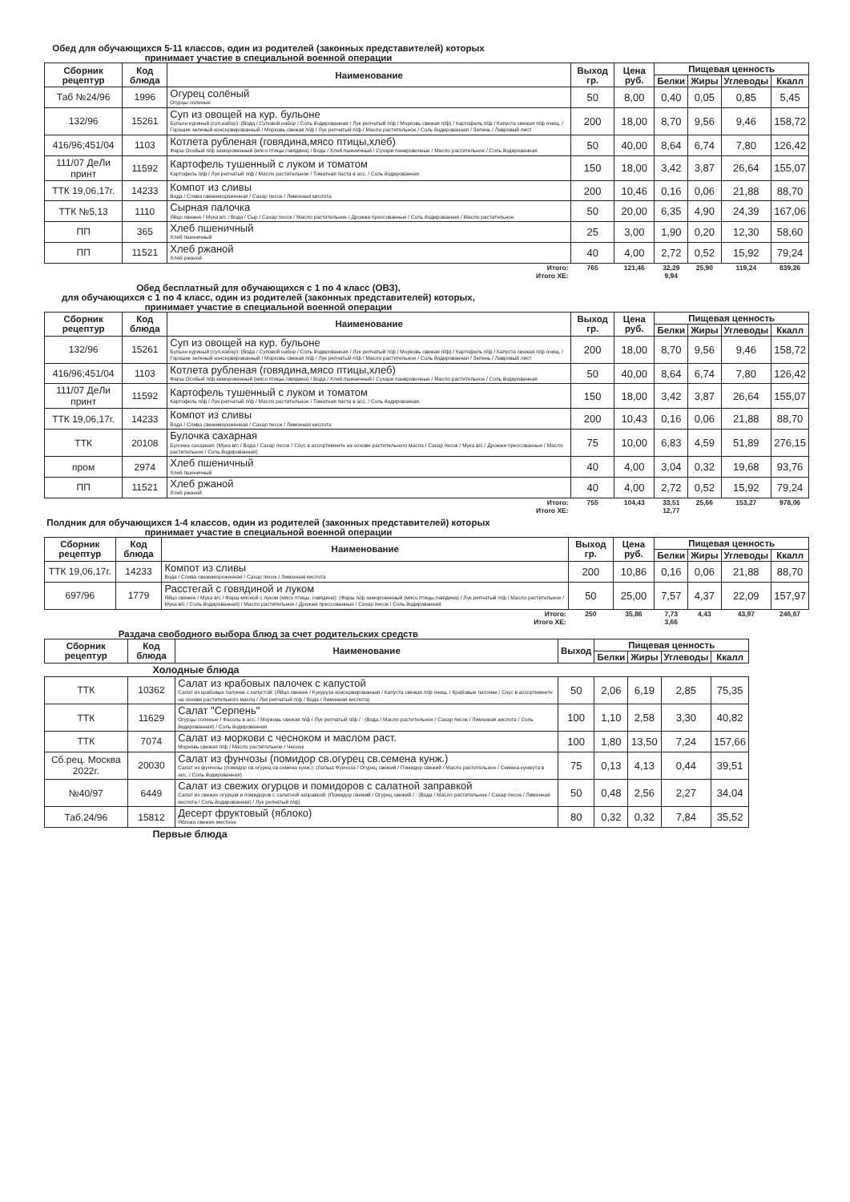Обед для обучающихся 5-11 классов, один из родителей (законных представителей) которых принимает участие в специальной военной операции
| Сборник рецептур | Код блюда | Наименование | Выход гр. | Цена руб. | Пищевая ценность | | | |
| --- | --- | --- | --- | --- | --- | --- | --- | --- |
| | | | | | Белки | Жиры | Углеводы | Ккалл |
| Таб №24/96 | 1996 | Огурец солёный Огурцы соленые | 50 | 8,00 | 0,40 | 0,05 | 0,85 | 5,45 |
| 132/96 | 15261 | Суп из овощей на кур. бульоне Бульон куриный (суп.набор): (Вода / Суповой набор / Соль йодированная / Лук репчатый п/ф / Морковь свежая п/ф) / Картофель п/ф / Капуста свежая п/ф очищ. / Горошек зеленый консервированный / Морковь свежая п/ф / Лук репчатый п/ф / Масло растительное / Соль йодированная / Зелень / Лавровый лист | 200 | 18,00 | 8,70 | 9,56 | 9,46 | 158,72 |
| 416/96;451/04 | 1103 | Котлета рубленая (говядина,мясо птицы,хлеб) Фарш Особый п/ф замороженный (мясо птицы,говядина) / Вода / Хлеб пшеничный / Сухари панировочные / Масло растительное / Соль йодированная | 50 | 40,00 | 8,64 | 6,74 | 7,80 | 126,42 |
| 111/07 ДеЛи принт | 11592 | Картофель тушенный с луком и томатом Картофель п/ф / Лук репчатый п/ф / Масло растительное / Томатная паста в асс. / Соль йодированная | 150 | 18,00 | 3,42 | 3,87 | 26,64 | 155,07 |
| ТТК 19,06,17г. | 14233 | Компот из сливы Вода / Слива свежемороженная / Сахар песок / Лимонная кислота | 200 | 10,46 | 0,16 | 0,06 | 21,88 | 88,70 |
| ТТК №5,13 | 1110 | Сырная палочка Яйцо свежее / Мука в/с / Вода / Сыр / Сахар песок / Масло растительное / Дрожжи прессованные / Соль йодированная / Масло растительное | 50 | 20,00 | 6,35 | 4,90 | 24,39 | 167,06 |
| ПП | 365 | Хлеб пшеничный Хлеб пшеничный | 25 | 3,00 | 1,90 | 0,20 | 12,30 | 58,60 |
| ПП | 11521 | Хлеб ржаной Хлеб ржаной | 40 | 4,00 | 2,72 | 0,52 | 15,92 | 79,24 |
| Итого: | | | 765 | 121,46 | 32,29 | 25,90 | 119,24 | 839,26 |
| Итого ХЕ: | | | | | 9,94 | | | |
Обед бесплатный для обучающихся с 1 по 4 класс (ОВЗ),
для обучающихся с 1 по 4 класс, один из родителей (законных представителей) которых, принимает участие в специальной военной операции
| Сборник рецептур | Код блюда | Наименование | Выход гр. | Цена руб. | Пищевая ценность | | | |
| --- | --- | --- | --- | --- | --- | --- | --- | --- |
| | | | | | Белки | Жиры | Углеводы | Ккалл |
| 132/96 | 15261 | Суп из овощей на кур. бульоне Бульон куриный (суп.набор): (Вода / Суповой набор / Соль йодированная / Лук репчатый п/ф / Морковь свежая п/ф) / Картофель п/ф / Капуста свежая п/ф очищ. / Горошек зеленый консервированный / Морковь свежая п/ф / Лук репчатый п/ф / Масло растительное / Соль йодированная / Зелень / Лавровый лист | 200 | 18,00 | 8,70 | 9,56 | 9,46 | 158,72 |
| 416/96;451/04 | 1103 | Котлета рубленая (говядина,мясо птицы,хлеб) Фарш Особый п/ф замороженный (мясо птицы,говядина) / Вода / Хлеб пшеничный / Сухари панировочные / Масло растительное / Соль йодированная | 50 | 40,00 | 8,64 | 6,74 | 7,80 | 126,42 |
| 111/07 ДеЛи принт | 11592 | Картофель тушенный с луком и томатом Картофель п/ф / Лук репчатый п/ф / Масло растительное / Томатная паста в асс. / Соль йодированная | 150 | 18,00 | 3,42 | 3,87 | 26,64 | 155,07 |
| ТТК 19,06,17г. | 14233 | Компот из сливы Вода / Слива свежемороженная / Сахар песок / Лимонная кислота | 200 | 10,43 | 0,16 | 0,06 | 21,88 | 88,70 |
| ТТК | 20108 | Булочка сахарная Булочка сахарная: (Мука в/с / Вода / Сахар песок / Соус в ассортименте на основе растительного масла / Сахар песок / Мука в/с / Дрожжи прессованные / Масло растительное / Соль йодированная) | 75 | 10,00 | 6,83 | 4,59 | 51,89 | 276,15 |
| пром | 2974 | Хлеб пшеничный Хлеб пшеничный | 40 | 4,00 | 3,04 | 0,32 | 19,68 | 93,76 |
| ПП | 11521 | Хлеб ржаной Хлеб ржаной | 40 | 4,00 | 2,72 | 0,52 | 15,92 | 79,24 |
| Итого: | | | 755 | 104,43 | 33,51 | 25,66 | 153,27 | 978,06 |
| Итого ХЕ: | | | | | 12,77 | | | |
Полдник для обучающихся 1-4 классов, один из родителей (законных представителей) которых принимает участие в специальной военной операции
| Сборник рецептур | Код блюда | Наименование | Выход гр. | Цена руб. | Пищевая ценность | | | |
| --- | --- | --- | --- | --- | --- | --- | --- | --- |
| | | | | | Белки | Жиры | Углеводы | Ккалл |
| ТТК 19,06,17г. | 14233 | Компот из сливы Вода / Слива свежемороженная / Сахар песок / Лимонная кислота | 200 | 10,86 | 0,16 | 0,06 | 21,88 | 88,70 |
| 697/96 | 1779 | Расстегай с говядиной и луком Яйцо свежее / Мука в/с / Фарш мясной с луком (мясо птицы, говядина): (Фарш п/ф замороженный (мясо птицы,говядина) / Лук репчатый п/ф / Масло растительное / Мука в/с / Соль йодированная) / Масло растительное / Дрожжи прессованные / Сахар песок / Соль йодированная | 50 | 25,00 | 7,57 | 4,37 | 22,09 | 157,97 |
| Итого: | | | 250 | 35,86 | 7,73 | 4,43 | 43,97 | 246,67 |
| Итого ХЕ: | | | | | 3,66 | | | |
Раздача свободного выбора блюд за счет родительских средств
| Сборник рецептур | Код блюда | Наименование | Выход | Пищевая ценность | | | |
| --- | --- | --- | --- | --- | --- | --- | --- |
| | | | | Белки | Жиры | Углеводы | Ккалл |
| Холодные блюда | | | | | | | |
| ТТК | 10362 | Салат из крабовых палочек с капустой Салат из крабовых палочек с капустой: (Яйцо свежее / Кукуруза консервированная / Капуста свежая п/ф очищ. / Крабовые палочки / Соус в ассортименте на основе растительного масла / Лук репчатый п/ф / Вода / Лимонная кислота) | 50 | 2,06 | 6,19 | 2,85 | 75,35 |
| ТТК | 11629 | Салат "Серпень" Огурцы соленые / Фасоль в асс. / Морковь свежая п/ф / Лук репчатый п/ф / : (Вода / Масло растительное / Сахар песок / Лимонная кислота / Соль йодированная) / Соль йодированная | 100 | 1,10 | 2,58 | 3,30 | 40,82 |
| ТТК | 7074 | Салат из моркови с чесноком и маслом раст. Морковь свежая п/ф / Масло растительное / Чеснок | 100 | 1,80 | 13,50 | 7,24 | 157,66 |
| Сб.рец. Москва 2022г. | 20030 | Салат из фунчозы (помидор св.огурец св.семена кунж.) Салат из фунчозы (помидор св.огурец св.семена кунж.): (Лапша Фунчоза / Огурец свежий / Помидор свежий / Масло растительное / Семена кунжута в асс. / Соль йодированная) | 75 | 0,13 | 4,13 | 0,44 | 39,51 |
| №40/97 | 6449 | Салат из свежих огурцов и помидоров с салатной заправкой Салат из свежих огурцов и помидоров с салатной заправкой: (Помидор свежий / Огурец свежий / : (Вода / Масло растительное / Сахар песок / Лимонная кислота / Соль йодированная) / Лук репчатый п/ф) | 50 | 0,48 | 2,56 | 2,27 | 34,04 |
| Таб.24/96 | 15812 | Десерт фруктовый (яблоко) Яблоко свежее местное | 80 | 0,32 | 0,32 | 7,84 | 35,52 |
| Первые блюда | | | | | | | |